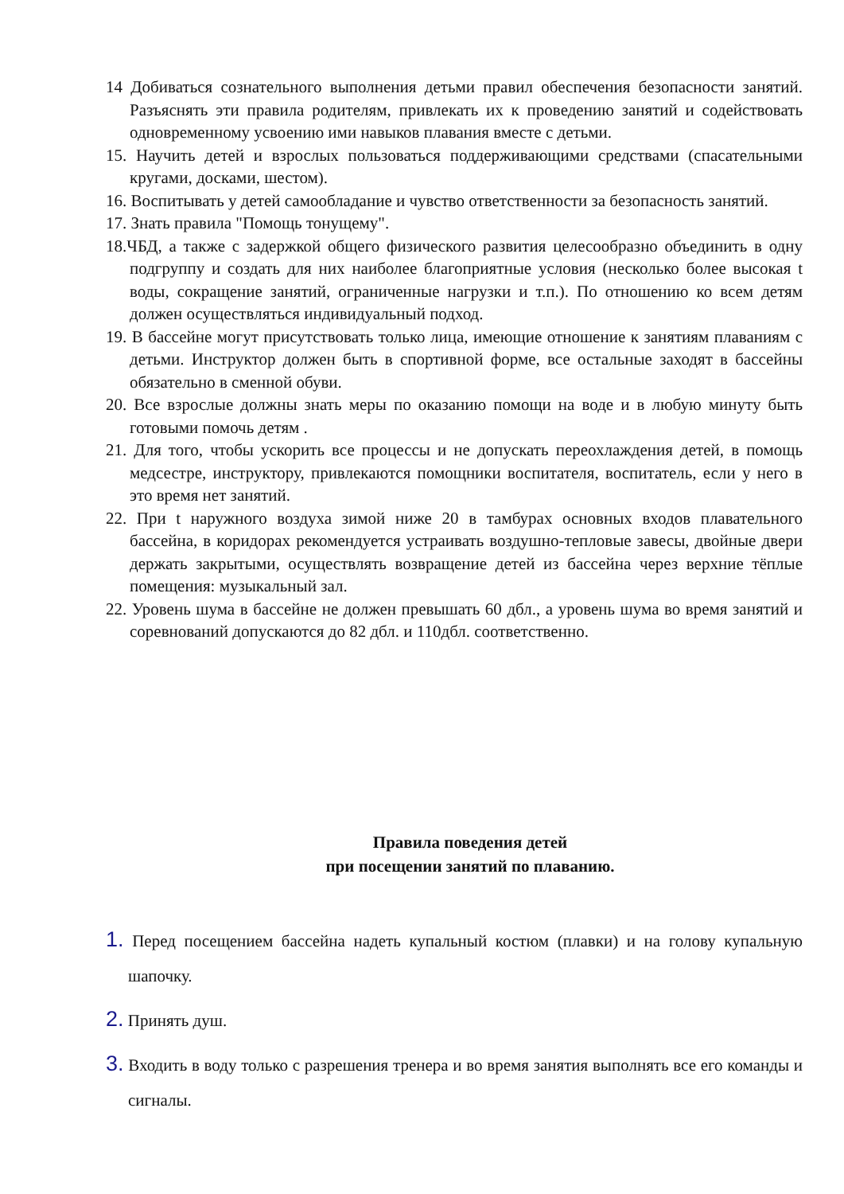14 Добиваться сознательного выполнения детьми правил обеспечения безопасности занятий. Разъяснять эти правила родителям, привлекать их к проведению занятий и содействовать одновременному усвоению ими навыков плавания вместе с детьми.
15. Научить детей и взрослых пользоваться поддерживающими средствами (спасательными кругами, досками, шестом).
16. Воспитывать у детей самообладание и чувство ответственности за безопасность занятий.
17. Знать правила "Помощь тонущему".
18.ЧБД, а также с задержкой общего физического развития целесообразно объединить в одну подгруппу и создать для них наиболее благоприятные условия (несколько более высокая t воды, сокращение занятий, ограниченные нагрузки и т.п.). По отношению ко всем детям должен осуществляться индивидуальный подход.
19. В бассейне могут присутствовать только лица, имеющие отношение к занятиям плаваниям с детьми. Инструктор должен быть в спортивной форме, все остальные заходят в бассейны обязательно в сменной обуви.
20. Все взрослые должны знать меры по оказанию помощи на воде и в любую минуту быть готовыми помочь детям .
21. Для того, чтобы ускорить все процессы и не допускать переохлаждения детей, в помощь медсестре, инструктору, привлекаются помощники воспитателя, воспитатель, если у него в это время нет занятий.
22. При t наружного воздуха зимой ниже 20 в тамбурах основных входов плавательного бассейна, в коридорах рекомендуется устраивать воздушно-тепловые завесы, двойные двери держать закрытыми, осуществлять возвращение детей из бассейна через верхние тёплые помещения: музыкальный зал.
22. Уровень шума в бассейне не должен превышать 60 дбл., а уровень шума во время занятий и соревнований допускаются до 82 дбл. и 110дбл. соответственно.
Правила поведения детей
при посещении занятий по плаванию.
1. Перед посещением бассейна надеть купальный костюм (плавки) и на голову купальную шапочку.
2. Принять душ.
3. Входить в воду только с разрешения тренера и во время занятия выполнять все его команды и сигналы.